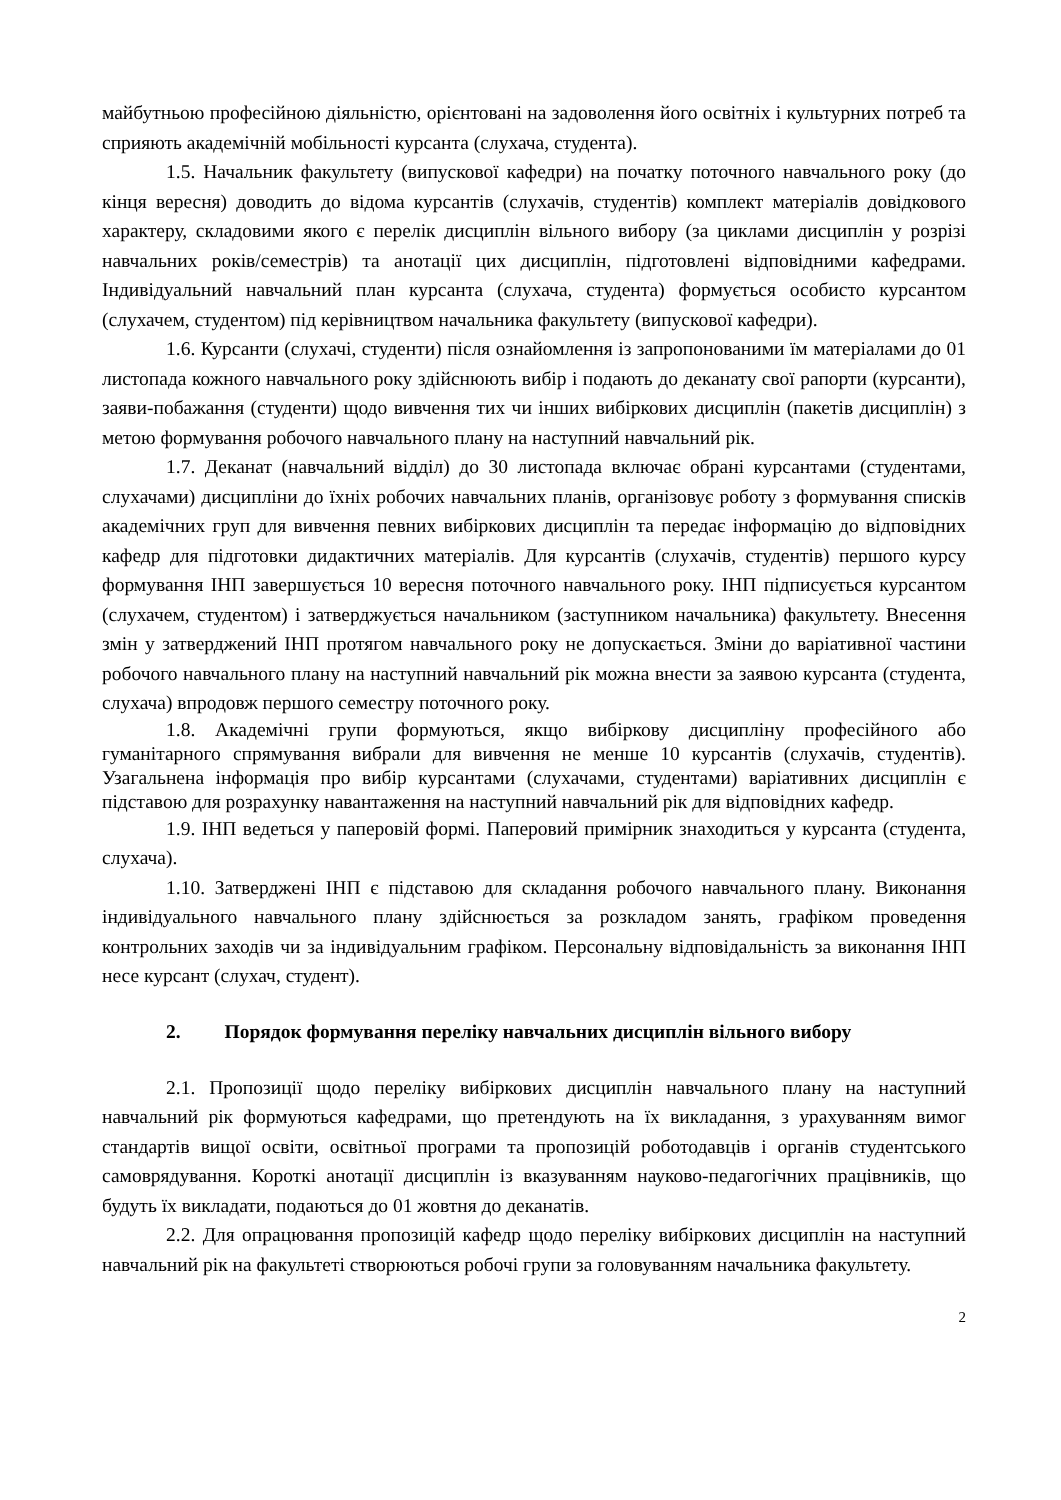майбутньою професійною діяльністю, орієнтовані на задоволення його освітніх і культурних потреб та сприяють академічній мобільності курсанта (слухача, студента).
1.5. Начальник факультету (випускової кафедри) на початку поточного навчального року (до кінця вересня) доводить до відома курсантів (слухачів, студентів) комплект матеріалів довідкового характеру, складовими якого є перелік дисциплін вільного вибору (за циклами дисциплін у розрізі навчальних років/семестрів) та анотації цих дисциплін, підготовлені відповідними кафедрами. Індивідуальний навчальний план курсанта (слухача, студента) формується особисто курсантом (слухачем, студентом) під керівництвом начальника факультету (випускової кафедри).
1.6. Курсанти (слухачі, студенти) після ознайомлення із запропонованими їм матеріалами до 01 листопада кожного навчального року здійснюють вибір і подають до деканату свої рапорти (курсанти), заяви-побажання (студенти) щодо вивчення тих чи інших вибіркових дисциплін (пакетів дисциплін) з метою формування робочого навчального плану на наступний навчальний рік.
1.7. Деканат (навчальний відділ) до 30 листопада включає обрані курсантами (студентами, слухачами) дисципліни до їхніх робочих навчальних планів, організовує роботу з формування списків академічних груп для вивчення певних вибіркових дисциплін та передає інформацію до відповідних кафедр для підготовки дидактичних матеріалів. Для курсантів (слухачів, студентів) першого курсу формування ІНП завершується 10 вересня поточного навчального року. ІНП підписується курсантом (слухачем, студентом) і затверджується начальником (заступником начальника) факультету. Внесення змін у затверджений ІНП протягом навчального року не допускається. Зміни до варіативної частини робочого навчального плану на наступний навчальний рік можна внести за заявою курсанта (студента, слухача) впродовж першого семестру поточного року.
1.8. Академічні групи формуються, якщо вибіркову дисципліну професійного або гуманітарного спрямування вибрали для вивчення не менше 10 курсантів (слухачів, студентів). Узагальнена інформація про вибір курсантами (слухачами, студентами) варіативних дисциплін є підставою для розрахунку навантаження на наступний навчальний рік для відповідних кафедр.
1.9. ІНП ведеться у паперовій формі. Паперовий примірник знаходиться у курсанта (студента, слухача).
1.10. Затверджені ІНП є підставою для складання робочого навчального плану. Виконання індивідуального навчального плану здійснюється за розкладом занять, графіком проведення контрольних заходів чи за індивідуальним графіком. Персональну відповідальність за виконання ІНП несе курсант (слухач, студент).
2. Порядок формування переліку навчальних дисциплін вільного вибору
2.1. Пропозиції щодо переліку вибіркових дисциплін навчального плану на наступний навчальний рік формуються кафедрами, що претендують на їх викладання, з урахуванням вимог стандартів вищої освіти, освітньої програми та пропозицій роботодавців і органів студентського самоврядування. Короткі анотації дисциплін із вказуванням науково-педагогічних працівників, що будуть їх викладати, подаються до 01 жовтня до деканатів.
2.2. Для опрацювання пропозицій кафедр щодо переліку вибіркових дисциплін на наступний навчальний рік на факультеті створюються робочі групи за головуванням начальника факультету.
2